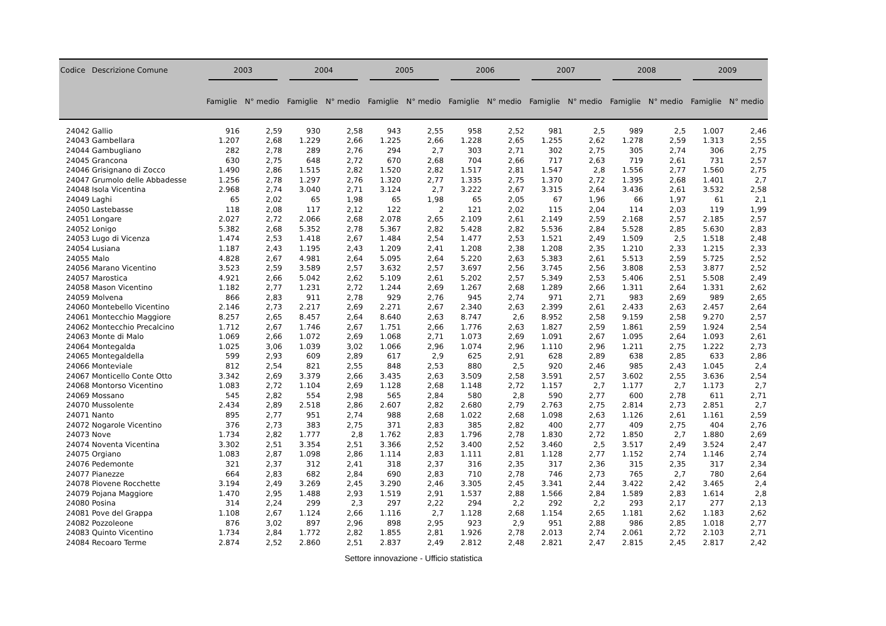| Codice | Descrizione Comune | 2003 | | 2004 | | 2005 | | 2006 | | 2007 | | 2008 | | 2009 | |
| --- | --- | --- | --- | --- | --- | --- | --- | --- | --- | --- | --- | --- | --- | --- | --- |
| | | Famiglie | N° medio | Famiglie | N° medio | Famiglie | N° medio | Famiglie | N° medio | Famiglie | N° medio | Famiglie | N° medio | Famiglie | N° medio |
| 24042 | Gallio | 916 | 2,59 | 930 | 2,58 | 943 | 2,55 | 958 | 2,52 | 981 | 2,5 | 989 | 2,5 | 1.007 | 2,46 |
| 24043 | Gambellara | 1.207 | 2,68 | 1.229 | 2,66 | 1.225 | 2,66 | 1.228 | 2,65 | 1.255 | 2,62 | 1.278 | 2,59 | 1.313 | 2,55 |
| 24044 | Gambugliano | 282 | 2,78 | 289 | 2,76 | 294 | 2,7 | 303 | 2,71 | 302 | 2,75 | 305 | 2,74 | 306 | 2,75 |
| 24045 | Grancona | 630 | 2,75 | 648 | 2,72 | 670 | 2,68 | 704 | 2,66 | 717 | 2,63 | 719 | 2,61 | 731 | 2,57 |
| 24046 | Grisignano di Zocco | 1.490 | 2,86 | 1.515 | 2,82 | 1.520 | 2,82 | 1.517 | 2,81 | 1.547 | 2,8 | 1.556 | 2,77 | 1.560 | 2,75 |
| 24047 | Grumolo delle Abbadesse | 1.256 | 2,78 | 1.297 | 2,76 | 1.320 | 2,77 | 1.335 | 2,75 | 1.370 | 2,72 | 1.395 | 2,68 | 1.401 | 2,7 |
| 24048 | Isola Vicentina | 2.968 | 2,74 | 3.040 | 2,71 | 3.124 | 2,7 | 3.222 | 2,67 | 3.315 | 2,64 | 3.436 | 2,61 | 3.532 | 2,58 |
| 24049 | Laghi | 65 | 2,02 | 65 | 1,98 | 65 | 1,98 | 65 | 2,05 | 67 | 1,96 | 66 | 1,97 | 61 | 2,1 |
| 24050 | Lastebasse | 118 | 2,08 | 117 | 2,12 | 122 | 2 | 121 | 2,02 | 115 | 2,04 | 114 | 2,03 | 119 | 1,99 |
| 24051 | Longare | 2.027 | 2,72 | 2.066 | 2,68 | 2.078 | 2,65 | 2.109 | 2,61 | 2.149 | 2,59 | 2.168 | 2,57 | 2.185 | 2,57 |
| 24052 | Lonigo | 5.382 | 2,68 | 5.352 | 2,78 | 5.367 | 2,82 | 5.428 | 2,82 | 5.536 | 2,84 | 5.528 | 2,85 | 5.630 | 2,83 |
| 24053 | Lugo di Vicenza | 1.474 | 2,53 | 1.418 | 2,67 | 1.484 | 2,54 | 1.477 | 2,53 | 1.521 | 2,49 | 1.509 | 2,5 | 1.518 | 2,48 |
| 24054 | Lusiana | 1.187 | 2,43 | 1.195 | 2,43 | 1.209 | 2,41 | 1.208 | 2,38 | 1.208 | 2,35 | 1.210 | 2,33 | 1.215 | 2,33 |
| 24055 | Malo | 4.828 | 2,67 | 4.981 | 2,64 | 5.095 | 2,64 | 5.220 | 2,63 | 5.383 | 2,61 | 5.513 | 2,59 | 5.725 | 2,52 |
| 24056 | Marano Vicentino | 3.523 | 2,59 | 3.589 | 2,57 | 3.632 | 2,57 | 3.697 | 2,56 | 3.745 | 2,56 | 3.808 | 2,53 | 3.877 | 2,52 |
| 24057 | Marostica | 4.921 | 2,66 | 5.042 | 2,62 | 5.109 | 2,61 | 5.202 | 2,57 | 5.349 | 2,53 | 5.406 | 2,51 | 5.508 | 2,49 |
| 24058 | Mason Vicentino | 1.182 | 2,77 | 1.231 | 2,72 | 1.244 | 2,69 | 1.267 | 2,68 | 1.289 | 2,66 | 1.311 | 2,64 | 1.331 | 2,62 |
| 24059 | Molvena | 866 | 2,83 | 911 | 2,78 | 929 | 2,76 | 945 | 2,74 | 971 | 2,71 | 983 | 2,69 | 989 | 2,65 |
| 24060 | Montebello Vicentino | 2.146 | 2,73 | 2.217 | 2,69 | 2.271 | 2,67 | 2.340 | 2,63 | 2.399 | 2,61 | 2.433 | 2,63 | 2.457 | 2,64 |
| 24061 | Montecchio Maggiore | 8.257 | 2,65 | 8.457 | 2,64 | 8.640 | 2,63 | 8.747 | 2,6 | 8.952 | 2,58 | 9.159 | 2,58 | 9.270 | 2,57 |
| 24062 | Montecchio Precalcino | 1.712 | 2,67 | 1.746 | 2,67 | 1.751 | 2,66 | 1.776 | 2,63 | 1.827 | 2,59 | 1.861 | 2,59 | 1.924 | 2,54 |
| 24063 | Monte di Malo | 1.069 | 2,66 | 1.072 | 2,69 | 1.068 | 2,71 | 1.073 | 2,69 | 1.091 | 2,67 | 1.095 | 2,64 | 1.093 | 2,61 |
| 24064 | Montegalda | 1.025 | 3,06 | 1.039 | 3,02 | 1.066 | 2,96 | 1.074 | 2,96 | 1.110 | 2,96 | 1.211 | 2,75 | 1.222 | 2,73 |
| 24065 | Montegaldella | 599 | 2,93 | 609 | 2,89 | 617 | 2,9 | 625 | 2,91 | 628 | 2,89 | 638 | 2,85 | 633 | 2,86 |
| 24066 | Monteviale | 812 | 2,54 | 821 | 2,55 | 848 | 2,53 | 880 | 2,5 | 920 | 2,46 | 985 | 2,43 | 1.045 | 2,4 |
| 24067 | Monticello Conte Otto | 3.342 | 2,69 | 3.379 | 2,66 | 3.435 | 2,63 | 3.509 | 2,58 | 3.591 | 2,57 | 3.602 | 2,55 | 3.636 | 2,54 |
| 24068 | Montorso Vicentino | 1.083 | 2,72 | 1.104 | 2,69 | 1.128 | 2,68 | 1.148 | 2,72 | 1.157 | 2,7 | 1.177 | 2,7 | 1.173 | 2,7 |
| 24069 | Mossano | 545 | 2,82 | 554 | 2,98 | 565 | 2,84 | 580 | 2,8 | 590 | 2,77 | 600 | 2,78 | 611 | 2,71 |
| 24070 | Mussolente | 2.434 | 2,89 | 2.518 | 2,86 | 2.607 | 2,82 | 2.680 | 2,79 | 2.763 | 2,75 | 2.814 | 2,73 | 2.851 | 2,7 |
| 24071 | Nanto | 895 | 2,77 | 951 | 2,74 | 988 | 2,68 | 1.022 | 2,68 | 1.098 | 2,63 | 1.126 | 2,61 | 1.161 | 2,59 |
| 24072 | Nogarole Vicentino | 376 | 2,73 | 383 | 2,75 | 371 | 2,83 | 385 | 2,82 | 400 | 2,77 | 409 | 2,75 | 404 | 2,76 |
| 24073 | Nove | 1.734 | 2,82 | 1.777 | 2,8 | 1.762 | 2,83 | 1.796 | 2,78 | 1.830 | 2,72 | 1.850 | 2,7 | 1.880 | 2,69 |
| 24074 | Noventa Vicentina | 3.302 | 2,51 | 3.354 | 2,51 | 3.366 | 2,52 | 3.400 | 2,52 | 3.460 | 2,5 | 3.517 | 2,49 | 3.524 | 2,47 |
| 24075 | Orgiano | 1.083 | 2,87 | 1.098 | 2,86 | 1.114 | 2,83 | 1.111 | 2,81 | 1.128 | 2,77 | 1.152 | 2,74 | 1.146 | 2,74 |
| 24076 | Pedemonte | 321 | 2,37 | 312 | 2,41 | 318 | 2,37 | 316 | 2,35 | 317 | 2,36 | 315 | 2,35 | 317 | 2,34 |
| 24077 | Pianezze | 664 | 2,83 | 682 | 2,84 | 690 | 2,83 | 710 | 2,78 | 746 | 2,73 | 765 | 2,7 | 780 | 2,64 |
| 24078 | Piovene Rocchette | 3.194 | 2,49 | 3.269 | 2,45 | 3.290 | 2,46 | 3.305 | 2,45 | 3.341 | 2,44 | 3.422 | 2,42 | 3.465 | 2,4 |
| 24079 | Pojana Maggiore | 1.470 | 2,95 | 1.488 | 2,93 | 1.519 | 2,91 | 1.537 | 2,88 | 1.566 | 2,84 | 1.589 | 2,83 | 1.614 | 2,8 |
| 24080 | Posina | 314 | 2,24 | 299 | 2,3 | 297 | 2,22 | 294 | 2,2 | 292 | 2,2 | 293 | 2,17 | 277 | 2,13 |
| 24081 | Pove del Grappa | 1.108 | 2,67 | 1.124 | 2,66 | 1.116 | 2,7 | 1.128 | 2,68 | 1.154 | 2,65 | 1.181 | 2,62 | 1.183 | 2,62 |
| 24082 | Pozzoleone | 876 | 3,02 | 897 | 2,96 | 898 | 2,95 | 923 | 2,9 | 951 | 2,88 | 986 | 2,85 | 1.018 | 2,77 |
| 24083 | Quinto Vicentino | 1.734 | 2,84 | 1.772 | 2,82 | 1.855 | 2,81 | 1.926 | 2,78 | 2.013 | 2,74 | 2.061 | 2,72 | 2.103 | 2,71 |
| 24084 | Recoaro Terme | 2.874 | 2,52 | 2.860 | 2,51 | 2.837 | 2,49 | 2.812 | 2,48 | 2.821 | 2,47 | 2.815 | 2,45 | 2.817 | 2,42 |
Settore innovazione - Ufficio statistica